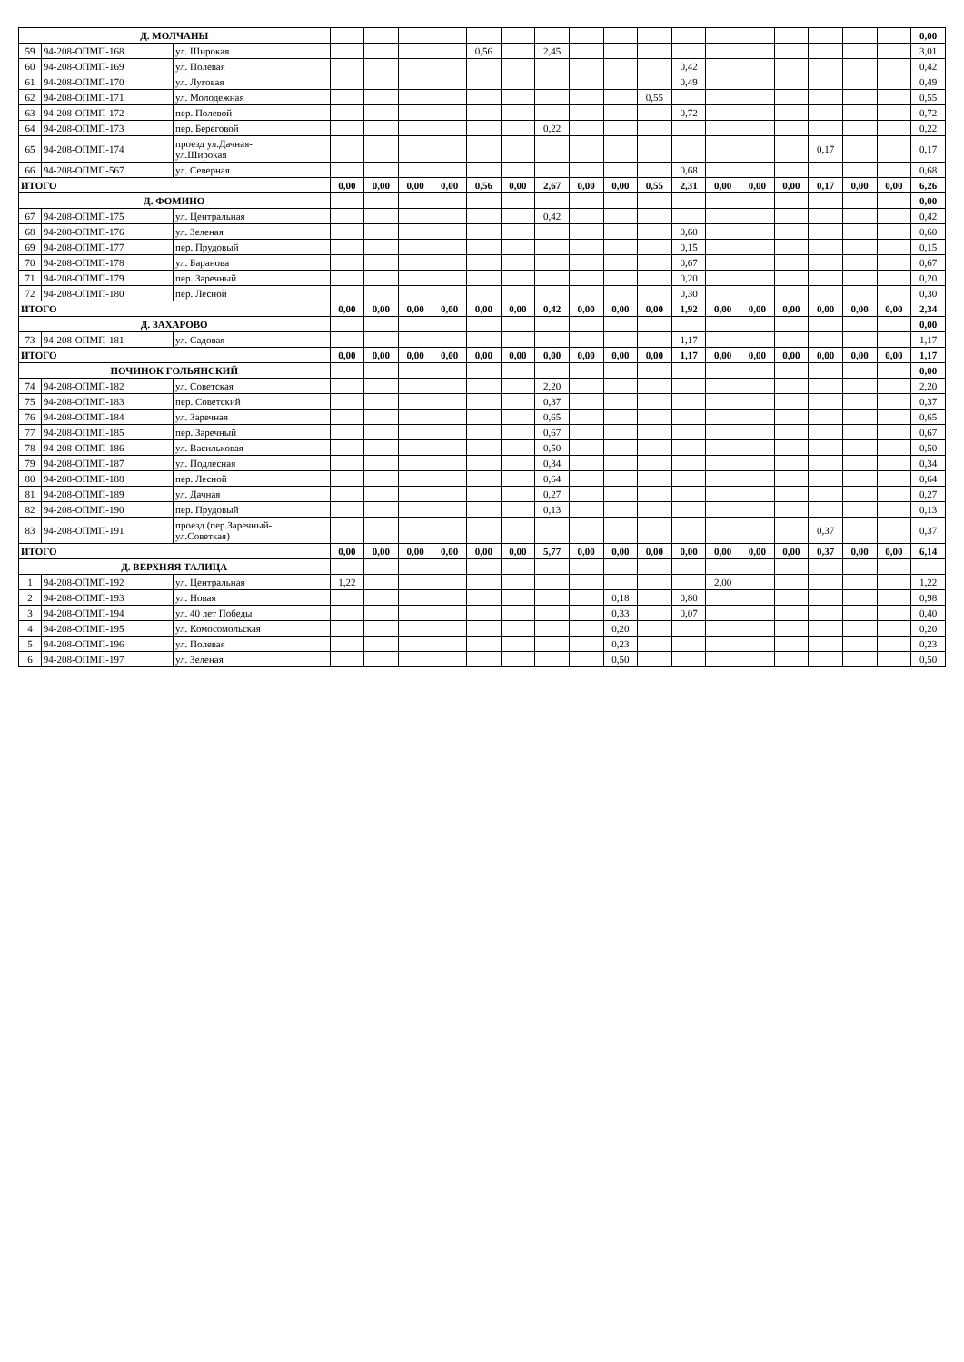| Д. МОЛЧАНЫ | | | | | | | | | | | | | | | | | | | | 0,00 |
| 59 | 94-208-ОПМП-168 | ул. Широкая | | | | | 0,56 | | 2,45 | | | | | | | | | | | 3,01 |
| 60 | 94-208-ОПМП-169 | ул. Полевая | | | | | | | | | | | 0,42 | | | | | | | 0,42 |
| 61 | 94-208-ОПМП-170 | ул. Луговая | | | | | | | | | | | 0,49 | | | | | | | 0,49 |
| 62 | 94-208-ОПМП-171 | ул. Молодежная | | | | | | | | | | 0,55 | | | | | | | | 0,55 |
| 63 | 94-208-ОПМП-172 | пер. Полевой | | | | | | | | | | | 0,72 | | | | | | | 0,72 |
| 64 | 94-208-ОПМП-173 | пер. Береговой | | | | | | | 0,22 | | | | | | | | | | | 0,22 |
| 65 | 94-208-ОПМП-174 | проезд ул.Дачная- ул.Широкая | | | | | | | | | | | | | | | 0,17 | | | 0,17 |
| 66 | 94-208-ОПМП-567 | ул. Северная | | | | | | | | | | | 0,68 | | | | | | | 0,68 |
| ИТОГО | | | 0,00 | 0,00 | 0,00 | 0,00 | 0,56 | 0,00 | 2,67 | 0,00 | 0,00 | 0,55 | 2,31 | 0,00 | 0,00 | 0,00 | 0,17 | 0,00 | 0,00 | 6,26 |
| Д. ФОМИНО | | | | | | | | | | | | | | | | | | | | 0,00 |
| 67 | 94-208-ОПМП-175 | ул. Центральная | | | | | | | 0,42 | | | | | | | | | | | 0,42 |
| 68 | 94-208-ОПМП-176 | ул. Зеленая | | | | | | | | | | | 0,60 | | | | | | | 0,60 |
| 69 | 94-208-ОПМП-177 | пер. Прудовый | | | | | | | | | | | 0,15 | | | | | | | 0,15 |
| 70 | 94-208-ОПМП-178 | ул. Баранова | | | | | | | | | | | 0,67 | | | | | | | 0,67 |
| 71 | 94-208-ОПМП-179 | пер. Заречный | | | | | | | | | | | 0,20 | | | | | | | 0,20 |
| 72 | 94-208-ОПМП-180 | пер. Лесной | | | | | | | | | | | 0,30 | | | | | | | 0,30 |
| ИТОГО | | | 0,00 | 0,00 | 0,00 | 0,00 | 0,00 | 0,00 | 0,42 | 0,00 | 0,00 | 0,00 | 1,92 | 0,00 | 0,00 | 0,00 | 0,00 | 0,00 | 0,00 | 2,34 |
| Д. ЗАХАРОВО | | | | | | | | | | | | | | | | | | | | 0,00 |
| 73 | 94-208-ОПМП-181 | ул. Садовая | | | | | | | | | | | 1,17 | | | | | | | 1,17 |
| ИТОГО | | | 0,00 | 0,00 | 0,00 | 0,00 | 0,00 | 0,00 | 0,00 | 0,00 | 0,00 | 0,00 | 1,17 | 0,00 | 0,00 | 0,00 | 0,00 | 0,00 | 0,00 | 1,17 |
| ПОЧИНОК ГОЛЬЯНСКИЙ | | | | | | | | | | | | | | | | | | | | 0,00 |
| 74 | 94-208-ОПМП-182 | ул. Советская | | | | | | | 2,20 | | | | | | | | | | | 2,20 |
| 75 | 94-208-ОПМП-183 | пер. Советский | | | | | | | 0,37 | | | | | | | | | | | 0,37 |
| 76 | 94-208-ОПМП-184 | ул. Заречная | | | | | | | 0,65 | | | | | | | | | | | 0,65 |
| 77 | 94-208-ОПМП-185 | пер. Заречный | | | | | | | 0,67 | | | | | | | | | | | 0,67 |
| 78 | 94-208-ОПМП-186 | ул. Васильковая | | | | | | | 0,50 | | | | | | | | | | | 0,50 |
| 79 | 94-208-ОПМП-187 | ул. Подлесная | | | | | | | 0,34 | | | | | | | | | | | 0,34 |
| 80 | 94-208-ОПМП-188 | пер. Лесной | | | | | | | 0,64 | | | | | | | | | | | 0,64 |
| 81 | 94-208-ОПМП-189 | ул. Дачная | | | | | | | 0,27 | | | | | | | | | | | 0,27 |
| 82 | 94-208-ОПМП-190 | пер. Прудовый | | | | | | | 0,13 | | | | | | | | | | | 0,13 |
| 83 | 94-208-ОПМП-191 | проезд (пер.Заречный- ул.Советкая) | | | | | | | | | | | | | | | 0,37 | | | 0,37 |
| ИТОГО | | | 0,00 | 0,00 | 0,00 | 0,00 | 0,00 | 0,00 | 5,77 | 0,00 | 0,00 | 0,00 | 0,00 | 0,00 | 0,00 | 0,00 | 0,37 | 0,00 | 0,00 | 6,14 |
| Д. ВЕРХНЯЯ ТАЛИЦА | | | | | | | | | | | | | | | | | | | | |
| 1 | 94-208-ОПМП-192 | ул. Центральная | 1,22 | | | | | | | | | | | 2,00 | | | | | | 1,22 |
| 2 | 94-208-ОПМП-193 | ул. Новая | | | | | | | | | 0,18 | | 0,80 | | | | | | | 0,98 |
| 3 | 94-208-ОПМП-194 | ул. 40 лет Победы | | | | | | | | | 0,33 | | 0,07 | | | | | | | 0,40 |
| 4 | 94-208-ОПМП-195 | ул. Комосомольская | | | | | | | | | 0,20 | | | | | | | | | 0,20 |
| 5 | 94-208-ОПМП-196 | ул. Полевая | | | | | | | | | 0,23 | | | | | | | | | 0,23 |
| 6 | 94-208-ОПМП-197 | ул. Зеленая | | | | | | | | | 0,50 | | | | | | | | | 0,50 |